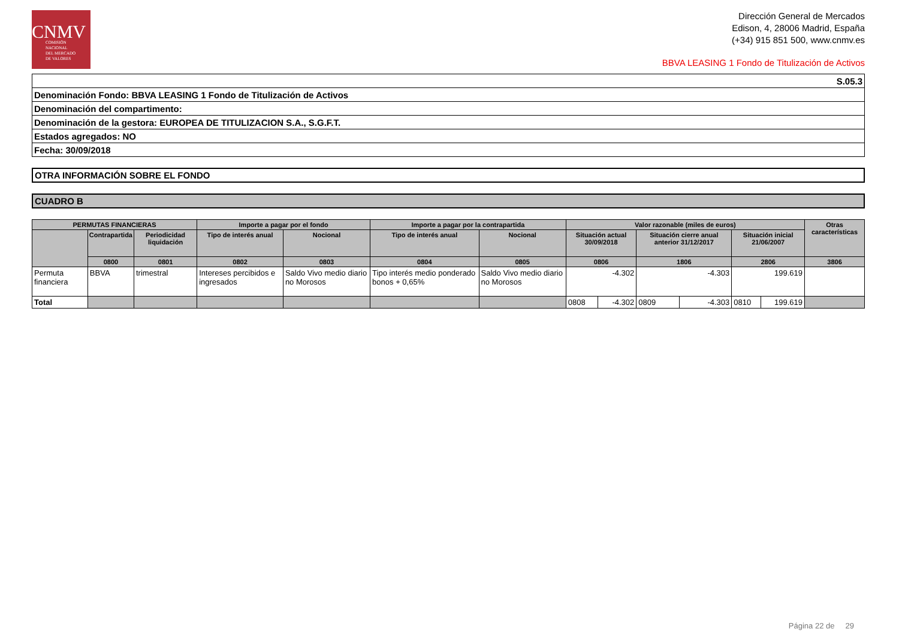CNMV
COMISIÓN
NACIONAL
DEL MERCADO
DE VALORES
Dirección General de Mercados
Edison, 4, 28006 Madrid, España
(+34) 915 851 500, www.cnmv.es
BBVA LEASING 1 Fondo de Titulización de Activos
| S.05.3 |
| Denominación Fondo: BBVA LEASING 1 Fondo de Titulización de Activos |
| Denominación del compartimento: |
| Denominación de la gestora: EUROPEA DE TITULIZACION S.A., S.G.F.T. |
| Estados agregados: NO |
| Fecha: 30/09/2018 |
OTRA INFORMACIÓN SOBRE EL FONDO
CUADRO B
| PERMUTAS FINANCIERAS | | | Importe a pagar por el fondo | | Importe a pagar por la contrapartida | | Valor razonable (miles de euros) | | | | | | Otras características |
| --- | --- | --- | --- | --- | --- | --- | --- | --- | --- | --- | --- | --- | --- |
| | Contrapartida | Periodicidad liquidación | Tipo de interés anual | Nocional | Tipo de interés anual | Nocional | Situación actual 30/09/2018 | | Situación cierre anual anterior 31/12/2017 | | Situación inicial 21/06/2007 | | |
| | 0800 | 0801 | 0802 | 0803 | 0804 | 0805 | 0806 | | 1806 | | 2806 | | 3806 |
| Permuta financiera | BBVA | trimestral | Intereses percibidos e ingresados | Saldo Vivo medio diario no Morosos | Tipo interés medio ponderado bonos + 0,65% | Saldo Vivo medio diario no Morosos | -4.302 | | -4.303 | | 199.619 | | |
| Total | | | | | | | 0808 | -4.302 | 0809 | -4.303 | 0810 | 199.619 | |
Página 22 de 29